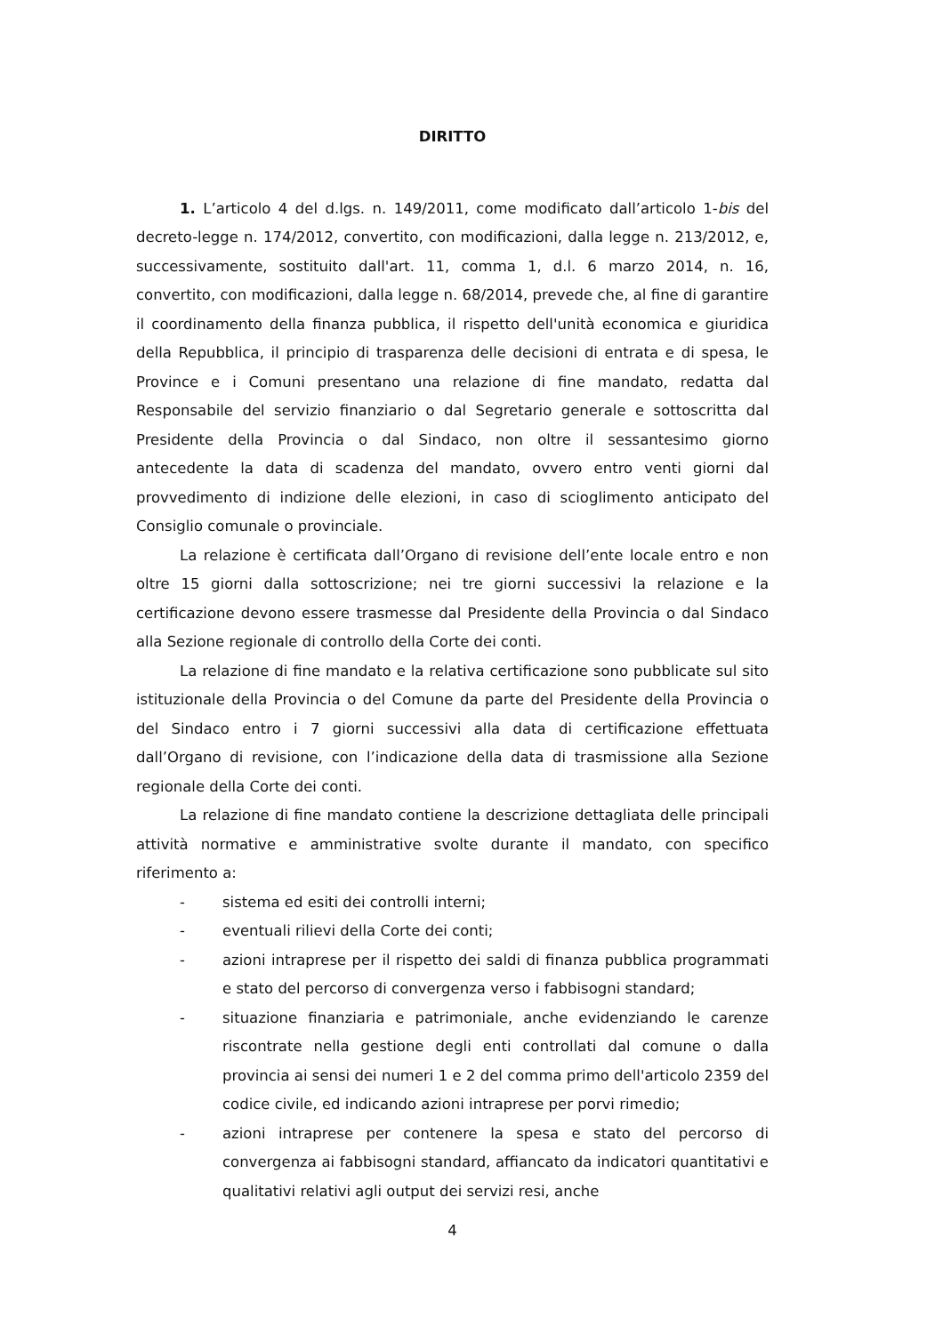DIRITTO
1. L’articolo 4 del d.lgs. n. 149/2011, come modificato dall’articolo 1-bis del decreto-legge n. 174/2012, convertito, con modificazioni, dalla legge n. 213/2012, e, successivamente, sostituito dall'art. 11, comma 1, d.l. 6 marzo 2014, n. 16, convertito, con modificazioni, dalla legge n. 68/2014, prevede che, al fine di garantire il coordinamento della finanza pubblica, il rispetto dell'unità economica e giuridica della Repubblica, il principio di trasparenza delle decisioni di entrata e di spesa, le Province e i Comuni presentano una relazione di fine mandato, redatta dal Responsabile del servizio finanziario o dal Segretario generale e sottoscritta dal Presidente della Provincia o dal Sindaco, non oltre il sessantesimo giorno antecedente la data di scadenza del mandato, ovvero entro venti giorni dal provvedimento di indizione delle elezioni, in caso di scioglimento anticipato del Consiglio comunale o provinciale.
La relazione è certificata dall’Organo di revisione dell’ente locale entro e non oltre 15 giorni dalla sottoscrizione; nei tre giorni successivi la relazione e la certificazione devono essere trasmesse dal Presidente della Provincia o dal Sindaco alla Sezione regionale di controllo della Corte dei conti.
La relazione di fine mandato e la relativa certificazione sono pubblicate sul sito istituzionale della Provincia o del Comune da parte del Presidente della Provincia o del Sindaco entro i 7 giorni successivi alla data di certificazione effettuata dall’Organo di revisione, con l’indicazione della data di trasmissione alla Sezione regionale della Corte dei conti.
La relazione di fine mandato contiene la descrizione dettagliata delle principali attività normative e amministrative svolte durante il mandato, con specifico riferimento a:
- sistema ed esiti dei controlli interni;
- eventuali rilievi della Corte dei conti;
- azioni intraprese per il rispetto dei saldi di finanza pubblica programmati e stato del percorso di convergenza verso i fabbisogni standard;
- situazione finanziaria e patrimoniale, anche evidenziando le carenze riscontrate nella gestione degli enti controllati dal comune o dalla provincia ai sensi dei numeri 1 e 2 del comma primo dell'articolo 2359 del codice civile, ed indicando azioni intraprese per porvi rimedio;
- azioni intraprese per contenere la spesa e stato del percorso di convergenza ai fabbisogni standard, affiancato da indicatori quantitativi e qualitativi relativi agli output dei servizi resi, anche
4